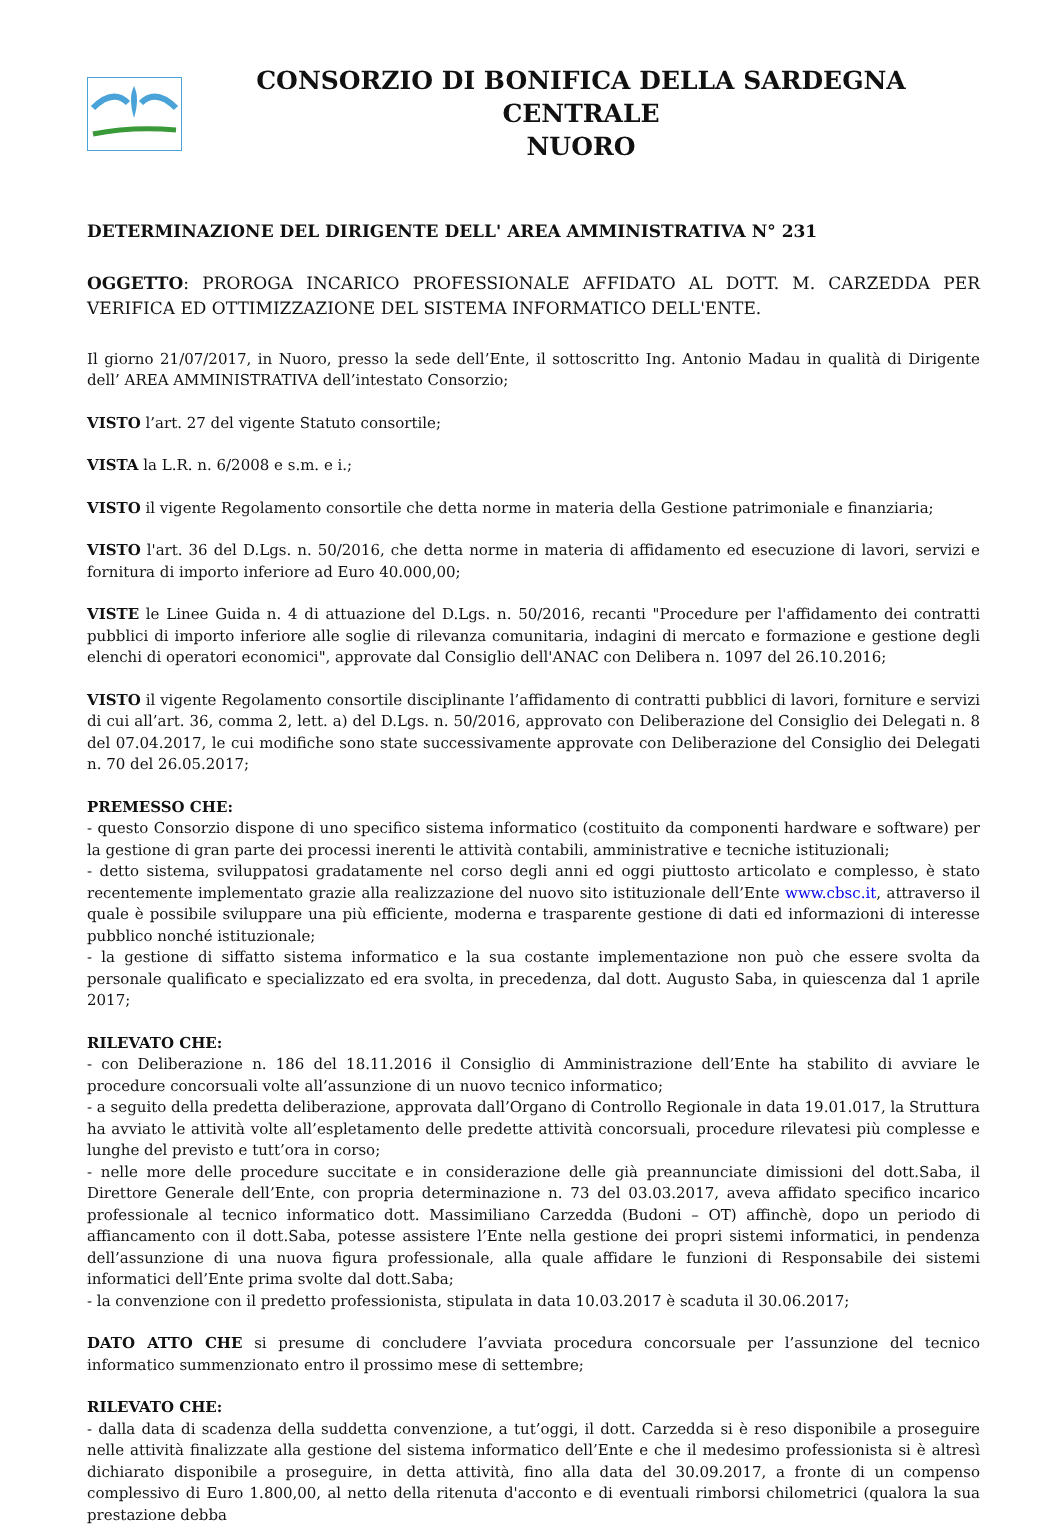CONSORZIO DI BONIFICA DELLA SARDEGNA CENTRALE
NUORO
DETERMINAZIONE DEL DIRIGENTE DELL' AREA AMMINISTRATIVA N° 231
OGGETTO: PROROGA INCARICO PROFESSIONALE AFFIDATO AL DOTT. M. CARZEDDA PER VERIFICA ED OTTIMIZZAZIONE DEL SISTEMA INFORMATICO DELL'ENTE.
Il giorno 21/07/2017, in Nuoro, presso la sede dell’Ente, il sottoscritto Ing. Antonio Madau in qualità di Dirigente dell’ AREA AMMINISTRATIVA dell’intestato Consorzio;
VISTO l’art. 27 del vigente Statuto consortile;
VISTA la L.R. n. 6/2008 e s.m. e i.;
VISTO il vigente Regolamento consortile che detta norme in materia della Gestione patrimoniale e finanziaria;
VISTO l'art. 36 del D.Lgs. n. 50/2016, che detta norme in materia di affidamento ed esecuzione di lavori, servizi e fornitura di importo inferiore ad Euro 40.000,00;
VISTE le Linee Guida n. 4 di attuazione del D.Lgs. n. 50/2016, recanti "Procedure per l'affidamento dei contratti pubblici di importo inferiore alle soglie di rilevanza comunitaria, indagini di mercato e formazione e gestione degli elenchi di operatori economici", approvate dal Consiglio dell'ANAC con Delibera n. 1097 del 26.10.2016;
VISTO il vigente Regolamento consortile disciplinante l’affidamento di contratti pubblici di lavori, forniture e servizi di cui all’art. 36, comma 2, lett. a) del D.Lgs. n. 50/2016, approvato con Deliberazione del Consiglio dei Delegati n. 8 del 07.04.2017, le cui modifiche sono state successivamente approvate con Deliberazione del Consiglio dei Delegati n. 70 del 26.05.2017;
PREMESSO CHE:
- questo Consorzio dispone di uno specifico sistema informatico (costituito da componenti hardware e software) per la gestione di gran parte dei processi inerenti le attività contabili, amministrative e tecniche istituzionali;
- detto sistema, sviluppatosi gradatamente nel corso degli anni ed oggi piuttosto articolato e complesso, è stato recentemente implementato grazie alla realizzazione del nuovo sito istituzionale dell’Ente www.cbsc.it, attraverso il quale è possibile sviluppare una più efficiente, moderna e trasparente gestione di dati ed informazioni di interesse pubblico nonché istituzionale;
- la gestione di siffatto sistema informatico e la sua costante implementazione non può che essere svolta da personale qualificato e specializzato ed era svolta, in precedenza, dal dott. Augusto Saba, in quiescenza dal 1 aprile 2017;
RILEVATO CHE:
- con Deliberazione n. 186 del 18.11.2016 il Consiglio di Amministrazione dell’Ente ha stabilito di avviare le procedure concorsuali volte all’assunzione di un nuovo tecnico informatico;
- a seguito della predetta deliberazione, approvata dall’Organo di Controllo Regionale in data 19.01.017, la Struttura ha avviato le attività volte all’espletamento delle predette attività concorsuali, procedure rilevatesi più complesse e lunghe del previsto e tutt’ora in corso;
- nelle more delle procedure succitate e in considerazione delle già preannunciate dimissioni del dott.Saba, il Direttore Generale dell’Ente, con propria determinazione n. 73 del 03.03.2017, aveva affidato specifico incarico professionale al tecnico informatico dott. Massimiliano Carzedda (Budoni – OT) affinchè, dopo un periodo di affiancamento con il dott.Saba, potesse assistere l’Ente nella gestione dei propri sistemi informatici, in pendenza dell’assunzione di una nuova figura professionale, alla quale affidare le funzioni di Responsabile dei sistemi informatici dell’Ente prima svolte dal dott.Saba;
- la convenzione con il predetto professionista, stipulata in data 10.03.2017 è scaduta il 30.06.2017;
DATO ATTO CHE si presume di concludere l’avviata procedura concorsuale per l’assunzione del tecnico informatico summenzionato entro il prossimo mese di settembre;
RILEVATO CHE:
- dalla data di scadenza della suddetta convenzione, a tut’oggi, il dott. Carzedda si è reso disponibile a proseguire nelle attività finalizzate alla gestione del sistema informatico dell’Ente e che il medesimo professionista si è altresì dichiarato disponibile a proseguire, in detta attività, fino alla data del 30.09.2017, a fronte di un compenso complessivo di Euro 1.800,00, al netto della ritenuta d'acconto e di eventuali rimborsi chilometrici (qualora la sua prestazione debba